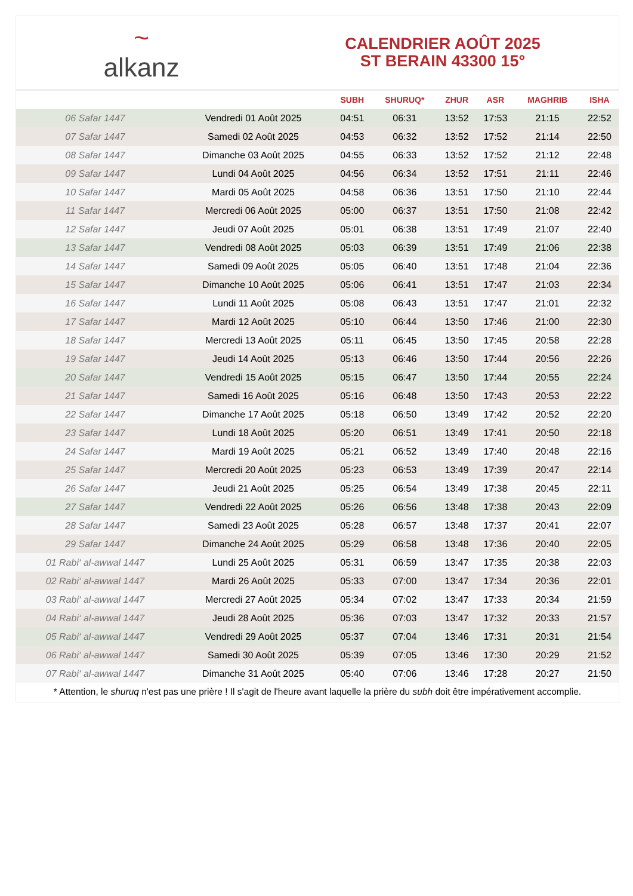~
alkanz
CALENDRIER AOÛT 2025
ST BERAIN 43300 15°
| | | SUBH | SHURUQ* | ZHUR | ASR | MAGHRIB | ISHA |
| --- | --- | --- | --- | --- | --- | --- | --- |
| 06 Safar 1447 | Vendredi 01 Août 2025 | 04:51 | 06:31 | 13:52 | 17:53 | 21:15 | 22:52 |
| 07 Safar 1447 | Samedi 02 Août 2025 | 04:53 | 06:32 | 13:52 | 17:52 | 21:14 | 22:50 |
| 08 Safar 1447 | Dimanche 03 Août 2025 | 04:55 | 06:33 | 13:52 | 17:52 | 21:12 | 22:48 |
| 09 Safar 1447 | Lundi 04 Août 2025 | 04:56 | 06:34 | 13:52 | 17:51 | 21:11 | 22:46 |
| 10 Safar 1447 | Mardi 05 Août 2025 | 04:58 | 06:36 | 13:51 | 17:50 | 21:10 | 22:44 |
| 11 Safar 1447 | Mercredi 06 Août 2025 | 05:00 | 06:37 | 13:51 | 17:50 | 21:08 | 22:42 |
| 12 Safar 1447 | Jeudi 07 Août 2025 | 05:01 | 06:38 | 13:51 | 17:49 | 21:07 | 22:40 |
| 13 Safar 1447 | Vendredi 08 Août 2025 | 05:03 | 06:39 | 13:51 | 17:49 | 21:06 | 22:38 |
| 14 Safar 1447 | Samedi 09 Août 2025 | 05:05 | 06:40 | 13:51 | 17:48 | 21:04 | 22:36 |
| 15 Safar 1447 | Dimanche 10 Août 2025 | 05:06 | 06:41 | 13:51 | 17:47 | 21:03 | 22:34 |
| 16 Safar 1447 | Lundi 11 Août 2025 | 05:08 | 06:43 | 13:51 | 17:47 | 21:01 | 22:32 |
| 17 Safar 1447 | Mardi 12 Août 2025 | 05:10 | 06:44 | 13:50 | 17:46 | 21:00 | 22:30 |
| 18 Safar 1447 | Mercredi 13 Août 2025 | 05:11 | 06:45 | 13:50 | 17:45 | 20:58 | 22:28 |
| 19 Safar 1447 | Jeudi 14 Août 2025 | 05:13 | 06:46 | 13:50 | 17:44 | 20:56 | 22:26 |
| 20 Safar 1447 | Vendredi 15 Août 2025 | 05:15 | 06:47 | 13:50 | 17:44 | 20:55 | 22:24 |
| 21 Safar 1447 | Samedi 16 Août 2025 | 05:16 | 06:48 | 13:50 | 17:43 | 20:53 | 22:22 |
| 22 Safar 1447 | Dimanche 17 Août 2025 | 05:18 | 06:50 | 13:49 | 17:42 | 20:52 | 22:20 |
| 23 Safar 1447 | Lundi 18 Août 2025 | 05:20 | 06:51 | 13:49 | 17:41 | 20:50 | 22:18 |
| 24 Safar 1447 | Mardi 19 Août 2025 | 05:21 | 06:52 | 13:49 | 17:40 | 20:48 | 22:16 |
| 25 Safar 1447 | Mercredi 20 Août 2025 | 05:23 | 06:53 | 13:49 | 17:39 | 20:47 | 22:14 |
| 26 Safar 1447 | Jeudi 21 Août 2025 | 05:25 | 06:54 | 13:49 | 17:38 | 20:45 | 22:11 |
| 27 Safar 1447 | Vendredi 22 Août 2025 | 05:26 | 06:56 | 13:48 | 17:38 | 20:43 | 22:09 |
| 28 Safar 1447 | Samedi 23 Août 2025 | 05:28 | 06:57 | 13:48 | 17:37 | 20:41 | 22:07 |
| 29 Safar 1447 | Dimanche 24 Août 2025 | 05:29 | 06:58 | 13:48 | 17:36 | 20:40 | 22:05 |
| 01 Rabi‘ al-awwal 1447 | Lundi 25 Août 2025 | 05:31 | 06:59 | 13:47 | 17:35 | 20:38 | 22:03 |
| 02 Rabi‘ al-awwal 1447 | Mardi 26 Août 2025 | 05:33 | 07:00 | 13:47 | 17:34 | 20:36 | 22:01 |
| 03 Rabi‘ al-awwal 1447 | Mercredi 27 Août 2025 | 05:34 | 07:02 | 13:47 | 17:33 | 20:34 | 21:59 |
| 04 Rabi‘ al-awwal 1447 | Jeudi 28 Août 2025 | 05:36 | 07:03 | 13:47 | 17:32 | 20:33 | 21:57 |
| 05 Rabi‘ al-awwal 1447 | Vendredi 29 Août 2025 | 05:37 | 07:04 | 13:46 | 17:31 | 20:31 | 21:54 |
| 06 Rabi‘ al-awwal 1447 | Samedi 30 Août 2025 | 05:39 | 07:05 | 13:46 | 17:30 | 20:29 | 21:52 |
| 07 Rabi‘ al-awwal 1447 | Dimanche 31 Août 2025 | 05:40 | 07:06 | 13:46 | 17:28 | 20:27 | 21:50 |
* Attention, le shuruq n'est pas une prière ! Il s'agit de l'heure avant laquelle la prière du subh doit être impérativement accomplie.